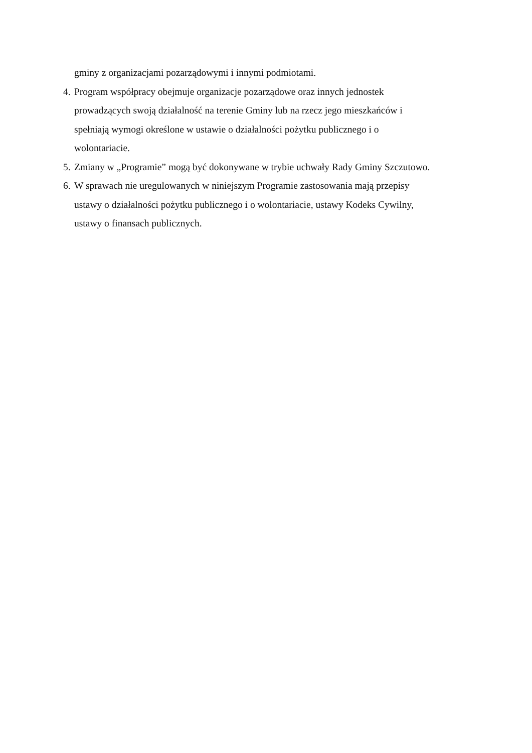gminy z organizacjami pozarządowymi i innymi podmiotami.
4.
Program współpracy obejmuje organizacje pozarządowe oraz innych jednostek
prowadzących swoją działalność na terenie Gminy lub na rzecz jego mieszkańców i
spełniają wymogi określone w ustawie o działalności pożytku publicznego i o
wolontariacie.
5.
Zmiany w „Programie” mogą być dokonywane w trybie uchwały Rady Gminy Szczutowo.
6.
W sprawach nie uregulowanych w niniejszym Programie zastosowania mają przepisy
ustawy o działalności pożytku publicznego i o wolontariacie, ustawy Kodeks Cywilny,
ustawy o finansach publicznych.